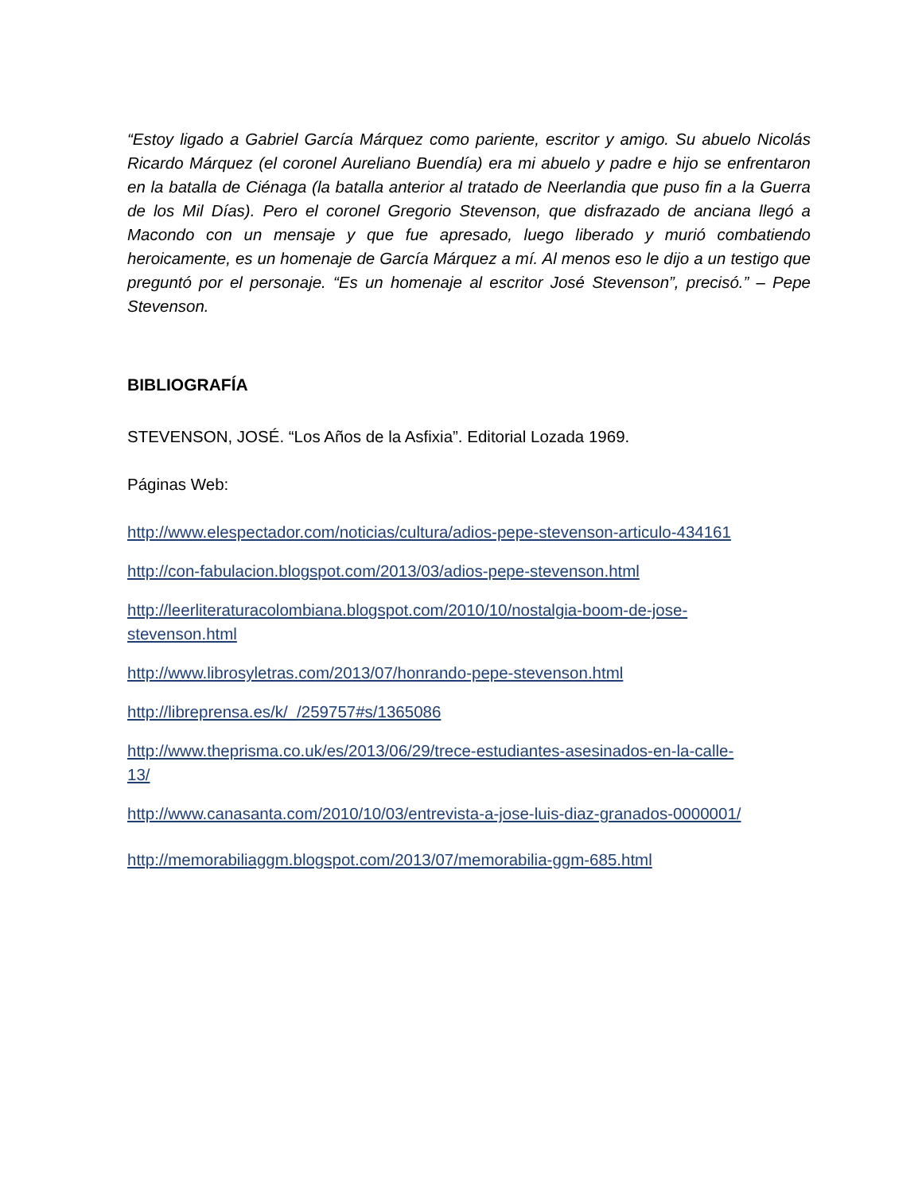“Estoy ligado a Gabriel García Márquez como pariente, escritor y amigo. Su abuelo Nicolás Ricardo Márquez (el coronel Aureliano Buendía) era mi abuelo y padre e hijo se enfrentaron en la batalla de Ciénaga (la batalla anterior al tratado de Neerlandia que puso fin a la Guerra de los Mil Días). Pero el coronel Gregorio Stevenson, que disfrazado de anciana llegó a Macondo con un mensaje y que fue apresado, luego liberado y murió combatiendo heroicamente, es un homenaje de García Márquez a mí. Al menos eso le dijo a un testigo que preguntó por el personaje. “Es un homenaje al escritor José Stevenson”, precisó.” – Pepe Stevenson.
BIBLIOGRAFÍA
STEVENSON, JOSÉ. “Los Años de la Asfixia”. Editorial Lozada 1969.
Páginas Web:
http://www.elespectador.com/noticias/cultura/adios-pepe-stevenson-articulo-434161
http://con-fabulacion.blogspot.com/2013/03/adios-pepe-stevenson.html
http://leerliteraturacolombiana.blogspot.com/2010/10/nostalgia-boom-de-jose-
stevenson.html
http://www.librosyletras.com/2013/07/honrando-pepe-stevenson.html
http://libreprensa.es/k/_/259757#s/1365086
http://www.theprisma.co.uk/es/2013/06/29/trece-estudiantes-asesinados-en-la-calle-
13/
http://www.canasanta.com/2010/10/03/entrevista-a-jose-luis-diaz-granados-0000001/
http://memorabiliaggm.blogspot.com/2013/07/memorabilia-ggm-685.html